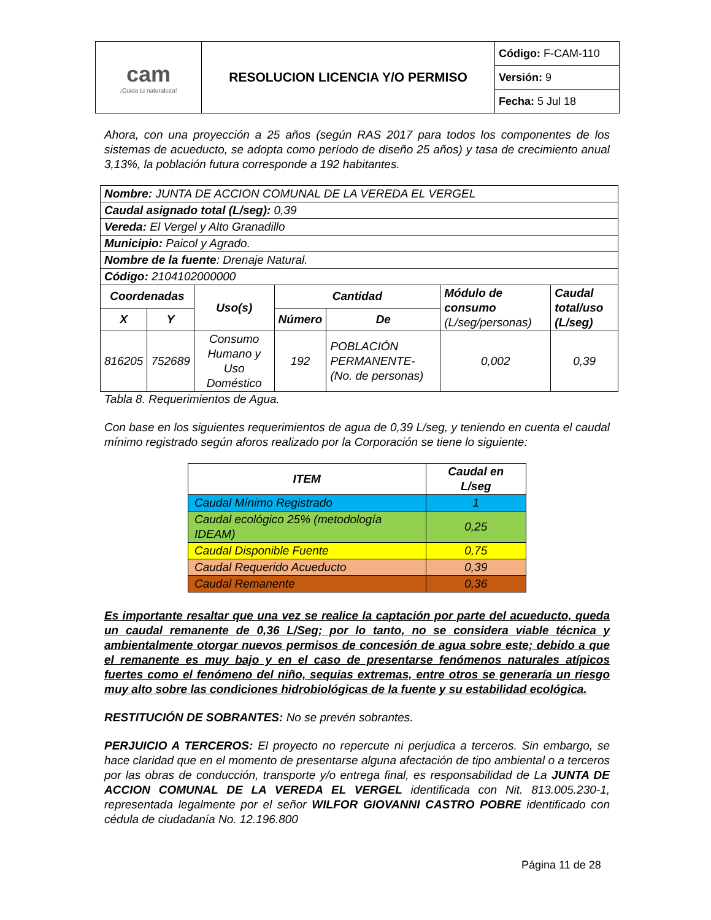| cam ¡Cuida tu naturaleza! | RESOLUCION LICENCIA Y/O PERMISO | Código: F-CAM-110 |
| | | Versión: 9 |
| | | Fecha: 5 Jul 18 |
Ahora, con una proyección a 25 años (según RAS 2017 para todos los componentes de los sistemas de acueducto, se adopta como período de diseño 25 años) y tasa de crecimiento anual 3,13%, la población futura corresponde a 192 habitantes.
| Nombre: JUNTA DE ACCION COMUNAL DE LA VEREDA EL VERGEL | | | | | | |
| Caudal asignado total (L/seg): 0,39 | | | | | | |
| Vereda: El Vergel y Alto Granadillo | | | | | | |
| Municipio: Paicol y Agrado. | | | | | | |
| Nombre de la fuente : Drenaje Natural. | | | | | | |
| Código: 2104102000000 | | | | | | |
| Coordenadas | | Uso(s) | Cantidad | | Módulo de consumo (L/seg/personas) | Caudal total/uso (L/seg) |
| X | Y | | Número | De | | |
| 816205 | 752689 | Consumo Humano y Uso Doméstico | 192 | POBLACIÓN PERMANENTE-(No. de personas) | 0,002 | 0,39 |
Tabla 8. Requerimientos de Agua.
Con base en los siguientes requerimientos de agua de 0,39 L/seg, y teniendo en cuenta el caudal mínimo registrado según aforos realizado por la Corporación se tiene lo siguiente:
| ITEM | Caudal en L/seg |
| --- | --- |
| Caudal Mínimo Registrado | 1 |
| Caudal ecológico 25% (metodología IDEAM) | 0,25 |
| Caudal Disponible Fuente | 0,75 |
| Caudal Requerido Acueducto | 0,39 |
| Caudal Remanente | 0,36 |
Es importante resaltar que una vez se realice la captación por parte del acueducto, queda un caudal remanente de 0,36 L/Seg; por lo tanto, no se considera viable técnica y ambientalmente otorgar nuevos permisos de concesión de agua sobre este; debido a que el remanente es muy bajo y en el caso de presentarse fenómenos naturales atípicos fuertes como el fenómeno del niño, sequias extremas, entre otros se generaría un riesgo muy alto sobre las condiciones hidrobiológicas de la fuente y su estabilidad ecológica.
RESTITUCIÓN DE SOBRANTES: No se prevén sobrantes.
PERJUICIO A TERCEROS: El proyecto no repercute ni perjudica a terceros. Sin embargo, se hace claridad que en el momento de presentarse alguna afectación de tipo ambiental o a terceros por las obras de conducción, transporte y/o entrega final, es responsabilidad de La JUNTA DE ACCION COMUNAL DE LA VEREDA EL VERGEL identificada con Nit. 813.005.230-1, representada legalmente por el señor WILFOR GIOVANNI CASTRO POBRE identificado con cédula de ciudadanía No. 12.196.800
Página 11 de 28